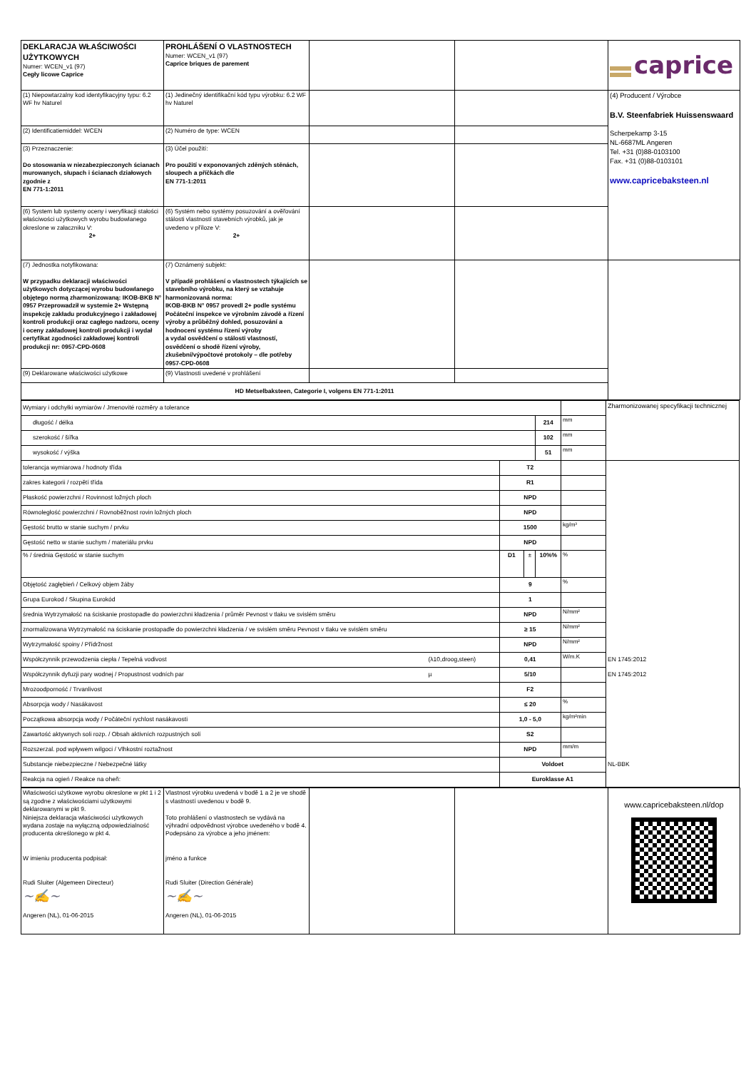| DEKLARACJA WŁAŚCIWOŚCI UŻYTKOWYCH Numer: WCEN_v1 (97) Cegły licowe Caprice | PROHLÁŠENÍ O VLASTNOSTECH Numer: WCEN_v1 (97) Caprice briques de parement | | | caprice |
| (1) Niepowtarzalny kod identyfikacyjny typu: 6.2 WF hv Naturel | (1) Jedinečný identifikační kód typu výrobku: 6.2 WF hv Naturel | | | (4) Producent / Výrobce B.V. Steenfabriek Huissenswaard Scherpekamp 3-15 NL-6687ML Angeren Tel. +31 (0)88-0103100 Fax. +31 (0)88-0103101 www.capricebaksteen.nl |
| (2) Identificatiemiddel: WCEN | (2) Numéro de type: WCEN | | | |
| (3) Przeznaczenie: Do stosowania w niezabezpieczonych ścianach murowanych, słupach i ścianach działowych zgodnie z EN 771-1:2011 | (3) Účel použití: Pro použití v exponovaných zděných stěnách, sloupech a příčkách dle EN 771-1:2011 | | | |
| (6) System lub systemy oceny i weryfikacji stałości właściwości użytkowych wyrobu budowlanego okreslone w załaczniku V: 2+ | (6) Systém nebo systémy posuzování a ověřování stálosti vlastností stavebních výrobků, jak je uvedeno v příloze V: 2+ | | | |
| (7) Jednostka notyfikowana: W przypadku deklaracji właściwości użytkowych dotyczącej wyrobu budowlanego objętego normą zharmonizowaną: IKOB-BKB N° 0957 Przeprowadził w systemie 2+ Wstępną inspekcję zakładu produkcyjnego i zakładowej kontroli produkcji oraz cagłego nadzoru, oceny i oceny zakładowej kontroli produkcji i wydał certyfikat zgodności zakładowej kontroli produkcji nr: 0957-CPD-0608 | (7) Oznámený subjekt: V případě prohlášení o vlastnostech týkajících se stavebního výrobku, na který se vztahuje harmonizovaná norma: IKOB-BKB N° 0957 provedl 2+ podle systému Počáteční inspekce ve výrobním závodě a řízení výroby a průběžný dohled, posuzování a hodnocení systému řízení výroby a vydal osvědčení o stálosti vlastností, osvědčení o shodě řízení výroby, zkušební/výpočtové protokoly – dle potřeby 0957-CPD-0608 | | | |
| (9) Deklarowane właściwości użytkowe | (9) Vlastnosti uvedené v prohlášení | | | |
| HD Metselbaksteen, Categorie I, volgens EN 771-1:2011 | | | | |
| Wymiary i odchyłki wymiarów / Jmenovité rozměry a tolerance | | | | | | Zharmonizowanej specyfikacji technicznej |
| długość / délka | | | | 214 | mm | |
| szerokość / šířka | | | | 102 | mm | |
| wysokość / výška | | | | 51 | mm | |
| tolerancja wymiarowa / hodnoty třída | | T2 | | | | |
| zakres kategorii / rozpětí třída | | R1 | | | | |
| Płaskość powierzchni / Rovinnost ložných ploch | | NPD | | | | |
| Równoległość powierzchni / Rovnoběžnost rovin ložných ploch | | NPD | | | | |
| Gęstość brutto w stanie suchym / prvku | | 1500 | | | kg/m³ | |
| Gęstość netto w stanie suchym / materiálu prvku | | NPD | | | | |
| % / średnia Gęstość w stanie suchym | | D1 | ± | 10%% | % | |
| Objętość zagłębień / Celkový objem žáby | | 9 | | | % | |
| Grupa Eurokod / Skupina Eurokód | | 1 | | | | |
| średnia Wytrzymałość na ściskanie prostopadle do powierzchni kładzenia / průměr Pevnost v tlaku ve svislém směru | | NPD | | | N/mm² | |
| znormalizowana Wytrzymałość na ściskanie prostopadle do powierzchni kładzenia / ve svislém směru Pevnost v tlaku ve svislém směru | | ≥ 15 | | | N/mm² | |
| Wytrzymałość spoiny / Přídržnost | | NPD | | | N/mm² | |
| Współczynnik przewodzenia ciepła / Tepelná vodivost | (λ10,droog,steen) | 0,41 | | | W/m.K | EN 1745:2012 |
| Współczynnik dyfuzji pary wodnej / Propustnost vodních par | µ | 5/10 | | | | EN 1745:2012 |
| Mrozoodporność / Trvanlivost | | F2 | | | | |
| Absorpcja wody / Nasákavost | | ≤ 20 | | | % | |
| Początkowa absorpcja wody / Počáteční rychlost nasákavosti | | 1,0 - 5,0 | | | kg/m²min | |
| Zawartość aktywnych soli rozp. / Obsah aktivních rozpustných solí | | S2 | | | | |
| Rozszerzal. pod wpływem wilgoci / Vlhkostní roztažnost | | NPD | | | mm/m | |
| Substancje niebezpieczne / Nebezpečné látky | | Voldoet | | | | NL-BBK |
| Reakcja na ogień / Reakce na oheň: | | Euroklasse A1 | | | | |
| Właściwości użytkowe wyrobu okreslone w pkt 1 i 2 są zgodne z właściwościami użytkowymi deklarowanymi w pkt 9. Niniejsza deklaracja właściwości użytkowych wydana zostaje na wyłączną odpowiedzialność producenta określonego w pkt 4. W imieniu producenta podpisał: Rudi Sluiter (Algemeen Directeur) ~✍~ Angeren (NL), 01-06-2015 | Vlastnost výrobku uvedená v bodě 1 a 2 je ve shodě s vlastností uvedenou v bodě 9. Toto prohlášení o vlastnostech se vydává na výhradní odpovědnost výrobce uvedeného v bodě 4. Podepsáno za výrobce a jeho jménem: jméno a funkce Rudi Sluiter (Direction Générale) ~✍~ Angeren (NL), 01-06-2015 | | | www.capricebaksteen.nl/dop |